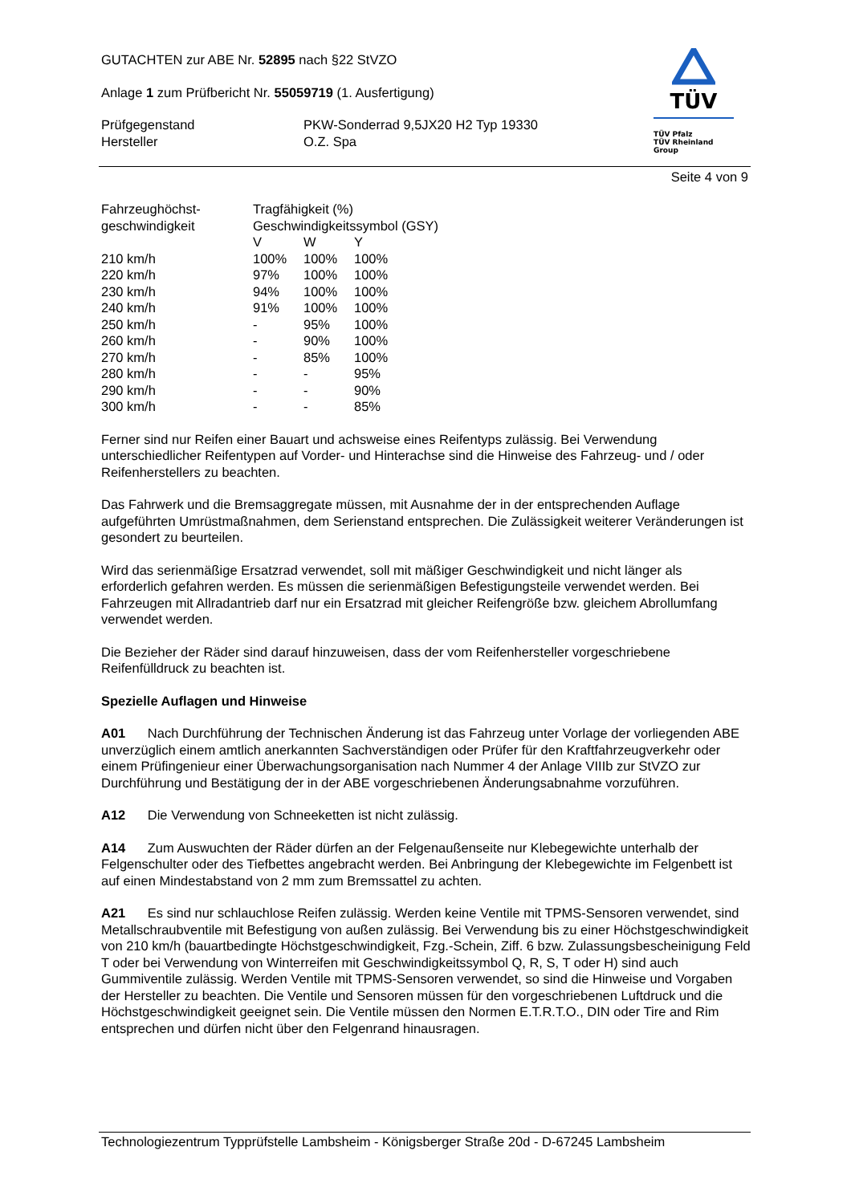TÜV
TÜV Pfalz
TÜV Rheinland Group
GUTACHTEN zur ABE Nr. 52895 nach §22 StVZO
Anlage 1 zum Prüfbericht Nr. 55059719 (1. Ausfertigung)
| Prüfgegenstand Hersteller | PKW-Sonderrad 9,5JX20 H2 Typ 19330 O.Z. Spa |
Seite 4 von 9
| Fahrzeughöchst- geschwindigkeit | Tragfähigkeit (%) Geschwindigkeitssymbol (GSY) | | |
| | V | W | Y |
| 210 km/h | 100% | 100% | 100% |
| 220 km/h | 97% | 100% | 100% |
| 230 km/h | 94% | 100% | 100% |
| 240 km/h | 91% | 100% | 100% |
| 250 km/h | - | 95% | 100% |
| 260 km/h | - | 90% | 100% |
| 270 km/h | - | 85% | 100% |
| 280 km/h | - | - | 95% |
| 290 km/h | - | - | 90% |
| 300 km/h | - | - | 85% |
Ferner sind nur Reifen einer Bauart und achsweise eines Reifentyps zulässig. Bei Verwendung unterschiedlicher Reifentypen auf Vorder- und Hinterachse sind die Hinweise des Fahrzeug- und / oder Reifenherstellers zu beachten.
Das Fahrwerk und die Bremsaggregate müssen, mit Ausnahme der in der entsprechenden Auflage aufgeführten Umrüstmaßnahmen, dem Serienstand entsprechen. Die Zulässigkeit weiterer Veränderungen ist gesondert zu beurteilen.
Wird das serienmäßige Ersatzrad verwendet, soll mit mäßiger Geschwindigkeit und nicht länger als erforderlich gefahren werden. Es müssen die serienmäßigen Befestigungsteile verwendet werden. Bei Fahrzeugen mit Allradantrieb darf nur ein Ersatzrad mit gleicher Reifengröße bzw. gleichem Abrollumfang verwendet werden.
Die Bezieher der Räder sind darauf hinzuweisen, dass der vom Reifenhersteller vorgeschriebene Reifenfülldruck zu beachten ist.
Spezielle Auflagen und Hinweise
A01 Nach Durchführung der Technischen Änderung ist das Fahrzeug unter Vorlage der vorliegenden ABE unverzüglich einem amtlich anerkannten Sachverständigen oder Prüfer für den Kraftfahrzeugverkehr oder einem Prüfingenieur einer Überwachungsorganisation nach Nummer 4 der Anlage VIIIb zur StVZO zur Durchführung und Bestätigung der in der ABE vorgeschriebenen Änderungsabnahme vorzuführen.
A12 Die Verwendung von Schneeketten ist nicht zulässig.
A14 Zum Auswuchten der Räder dürfen an der Felgenaußenseite nur Klebegewichte unterhalb der Felgenschulter oder des Tiefbettes angebracht werden. Bei Anbringung der Klebegewichte im Felgenbett ist auf einen Mindestabstand von 2 mm zum Bremssattel zu achten.
A21 Es sind nur schlauchlose Reifen zulässig. Werden keine Ventile mit TPMS-Sensoren verwendet, sind Metallschraubventile mit Befestigung von außen zulässig. Bei Verwendung bis zu einer Höchstgeschwindigkeit von 210 km/h (bauartbedingte Höchstgeschwindigkeit, Fzg.-Schein, Ziff. 6 bzw. Zulassungsbescheinigung Feld T oder bei Verwendung von Winterreifen mit Geschwindigkeitssymbol Q, R, S, T oder H) sind auch Gummiventile zulässig. Werden Ventile mit TPMS-Sensoren verwendet, so sind die Hinweise und Vorgaben der Hersteller zu beachten. Die Ventile und Sensoren müssen für den vorgeschriebenen Luftdruck und die Höchstgeschwindigkeit geeignet sein. Die Ventile müssen den Normen E.T.R.T.O., DIN oder Tire and Rim entsprechen und dürfen nicht über den Felgenrand hinausragen.
Technologiezentrum Typprüfstelle Lambsheim - Königsberger Straße 20d - D-67245 Lambsheim